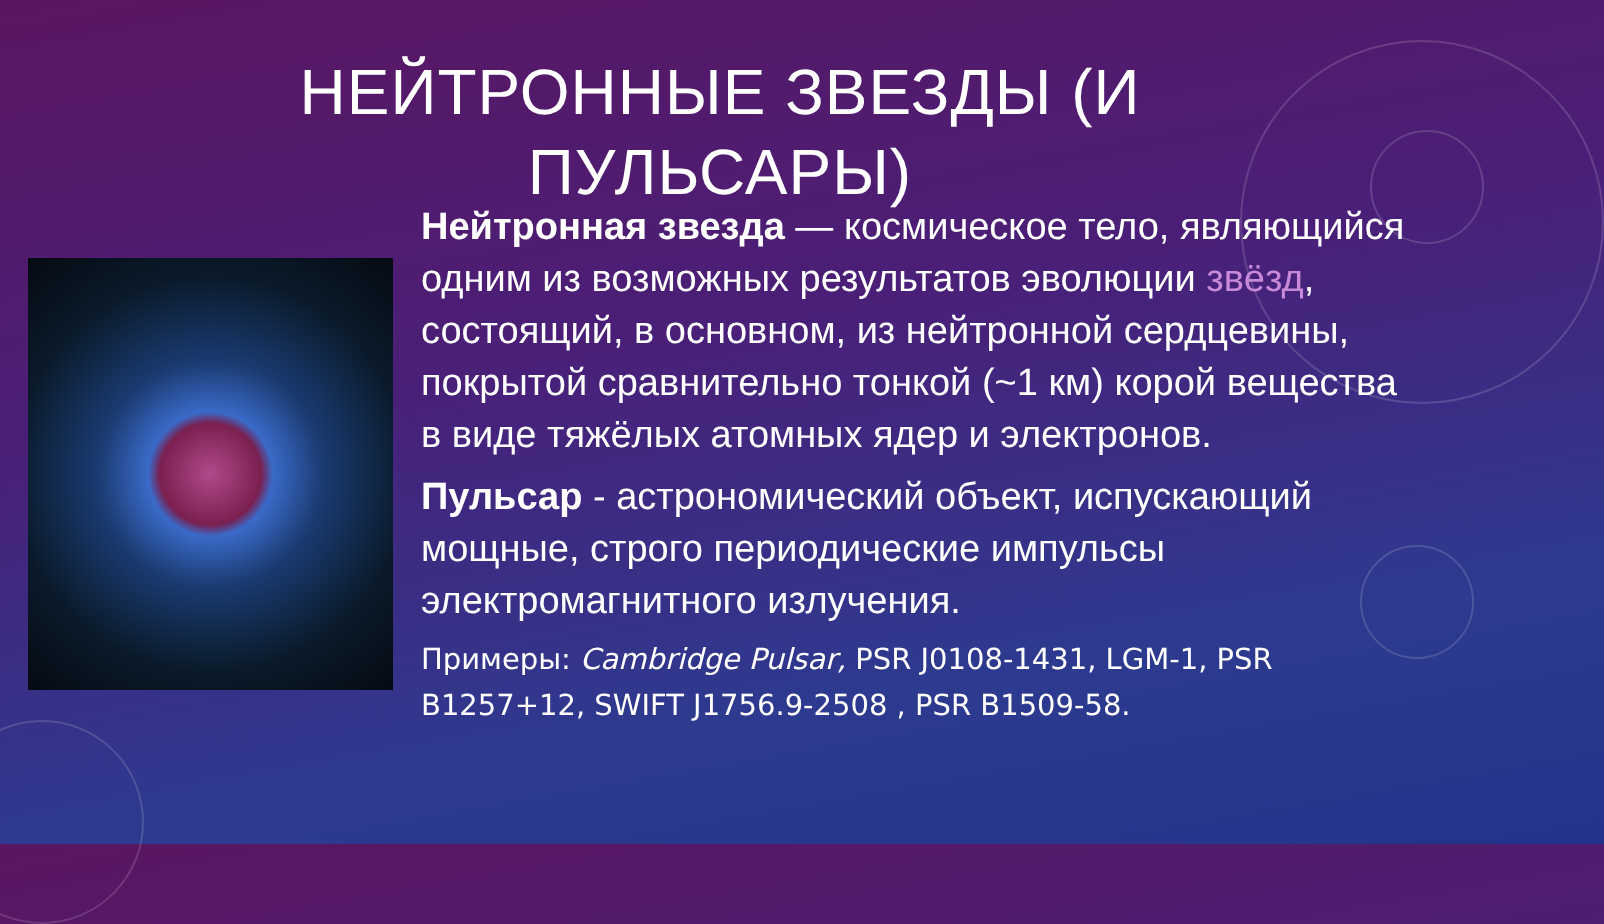НЕЙТРОННЫЕ ЗВЕЗДЫ (И ПУЛЬСАРЫ)
Нейтронная звезда — космическое тело, являющийся одним из возможных результатов эволюции звёзд, состоящий, в основном, из нейтронной сердцевины, покрытой сравнительно тонкой (~1 км) корой вещества в виде тяжёлых атомных ядер и электронов.
Пульсар - астрономический объект, испускающий мощные, строго периодические импульсы электромагнитного излучения.
Примеры: Cambridge Pulsar, PSR J0108-1431, LGM-1, PSR B1257+12, SWIFT J1756.9-2508 , PSR B1509-58.